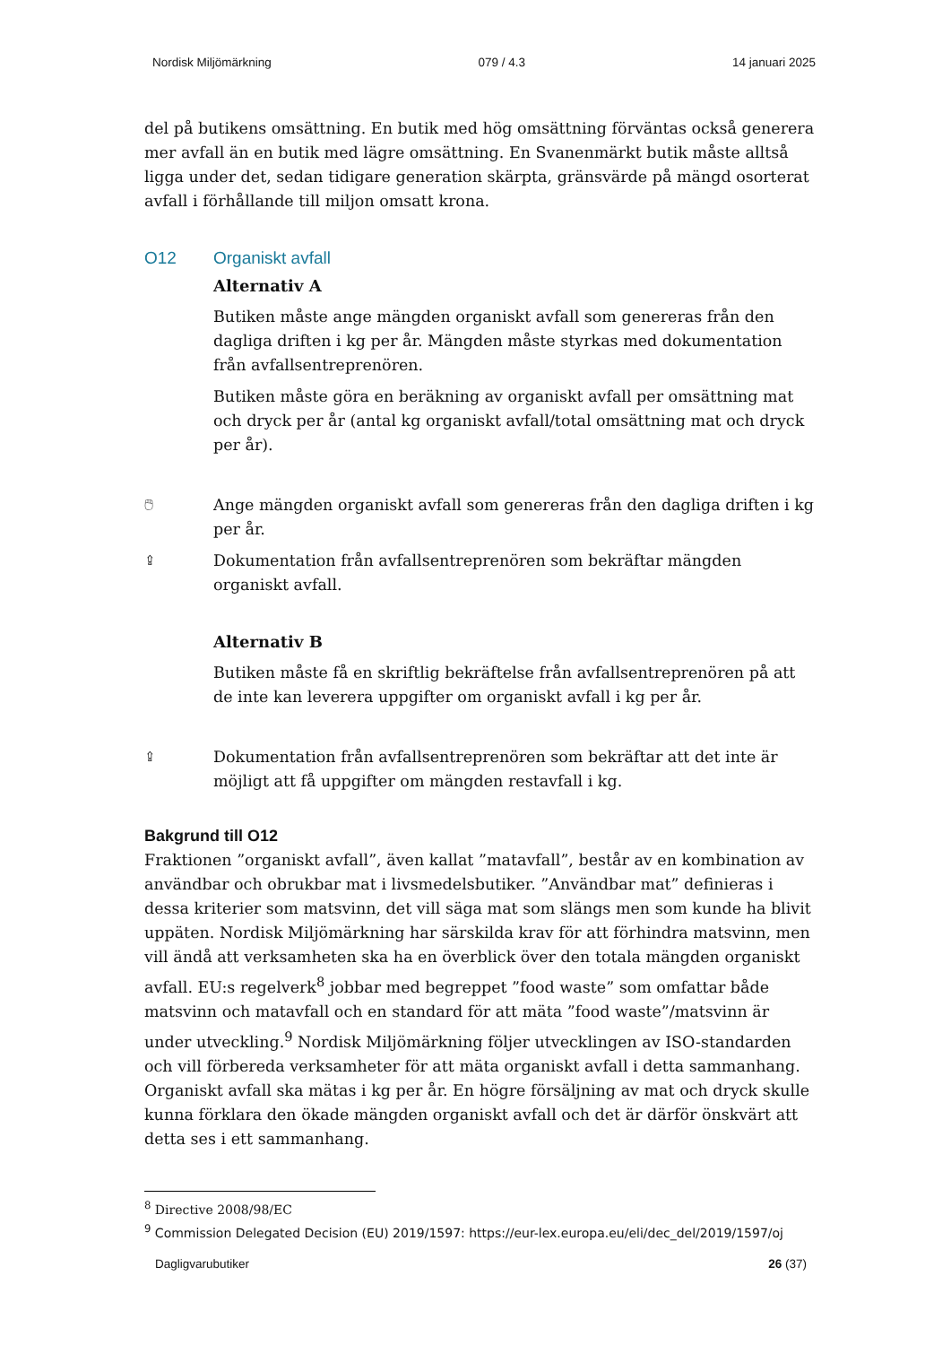Nordisk Miljömärkning 079 / 4.3 14 januari 2025
del på butikens omsättning. En butik med hög omsättning förväntas också generera mer avfall än en butik med lägre omsättning. En Svanenmärkt butik måste alltså ligga under det, sedan tidigare generation skärpta, gränsvärde på mängd osorterat avfall i förhållande till miljon omsatt krona.
O12 Organiskt avfall
Alternativ A
Butiken måste ange mängden organiskt avfall som genereras från den dagliga driften i kg per år. Mängden måste styrkas med dokumentation från avfallsentreprenören.
Butiken måste göra en beräkning av organiskt avfall per omsättning mat och dryck per år (antal kg organiskt avfall/total omsättning mat och dryck per år).
🖱
Ange mängden organiskt avfall som genereras från den dagliga driften i kg per år.
⇪
Dokumentation från avfallsentreprenören som bekräftar mängden organiskt avfall.
Alternativ B
Butiken måste få en skriftlig bekräftelse från avfallsentreprenören på att de inte kan leverera uppgifter om organiskt avfall i kg per år.
⇪
Dokumentation från avfallsentreprenören som bekräftar att det inte är möjligt att få uppgifter om mängden restavfall i kg.
Bakgrund till O12
Fraktionen ”organiskt avfall”, även kallat ”matavfall”, består av en kombination av användbar och obrukbar mat i livsmedelsbutiker. ”Användbar mat” definieras i dessa kriterier som matsvinn, det vill säga mat som slängs men som kunde ha blivit uppäten. Nordisk Miljömärkning har särskilda krav för att förhindra matsvinn, men vill ändå att verksamheten ska ha en överblick över den totala mängden organiskt avfall. EU:s regelverk<sup>8</sup> jobbar med begreppet ”food waste” som omfattar både matsvinn och matavfall och en standard för att mäta ”food waste”/matsvinn är under utveckling.<sup>9</sup> Nordisk Miljömärkning följer utvecklingen av ISO-standarden och vill förbereda verksamheter för att mäta organiskt avfall i detta sammanhang. Organiskt avfall ska mätas i kg per år. En högre försäljning av mat och dryck skulle kunna förklara den ökade mängden organiskt avfall och det är därför önskvärt att detta ses i ett sammanhang.
<sup>8</sup> Directive 2008/98/EC
<sup>9</sup> Commission Delegated Decision (EU) 2019/1597: https://eur-lex.europa.eu/eli/dec_del/2019/1597/oj
Dagligvarubutiker 26 (37)